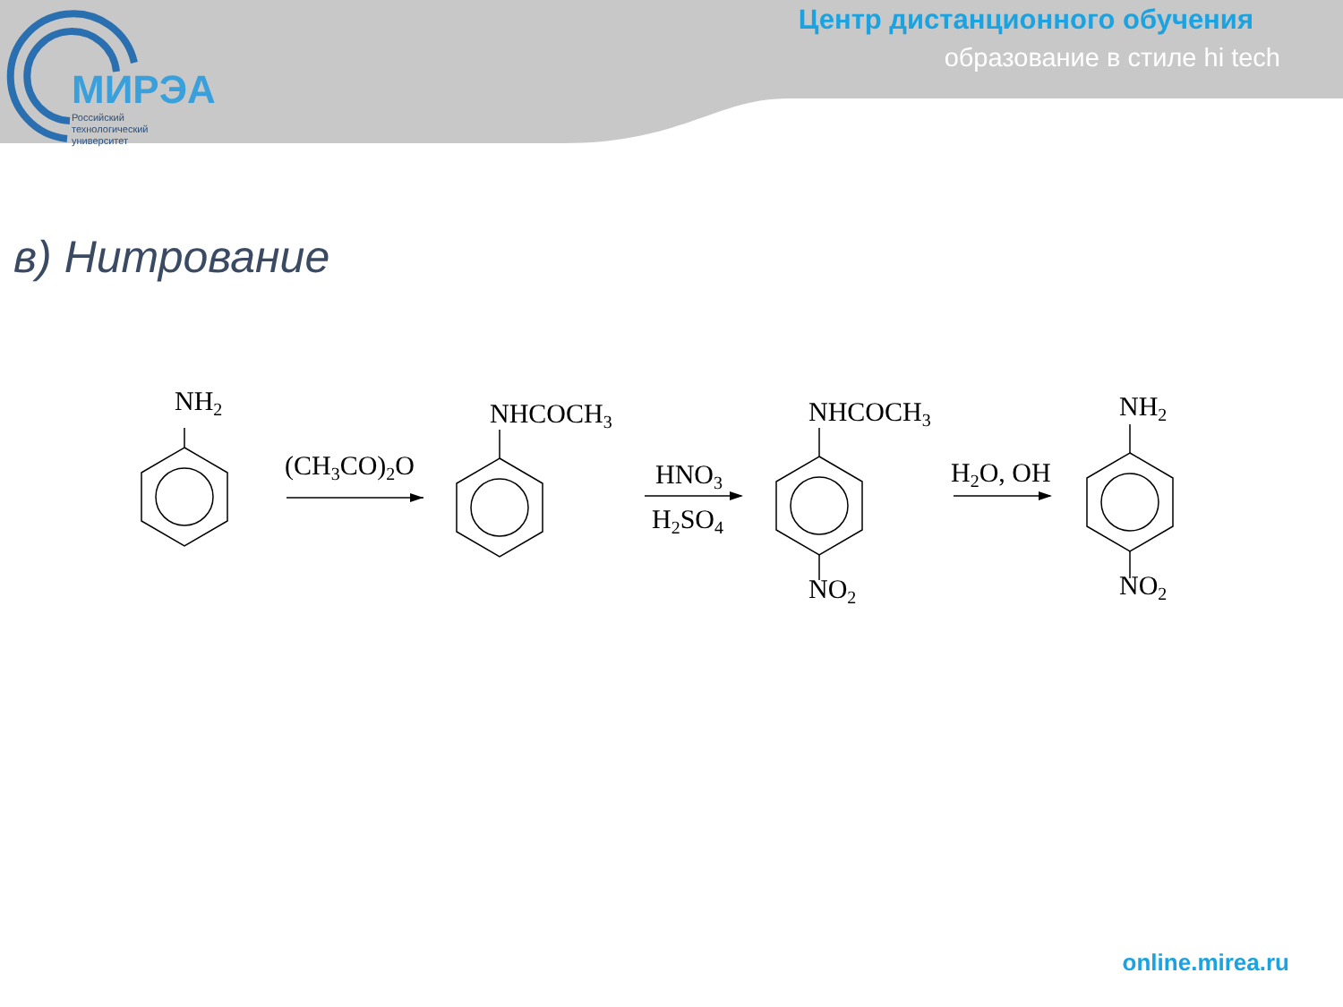МИРЭА
Российский
технологический
университет
Центр дистанционного обучения
образование в стиле hi tech
в) Нитрование
NH2
(CH3CO)2O
NHCOCH3
HNO3
H2SO4
NHCOCH3
NO2
H2O, OH
NH2
NO2
online.mirea.ru